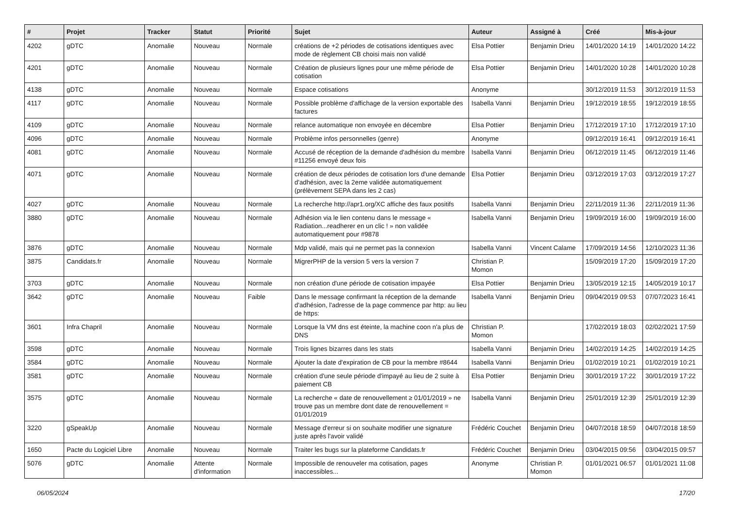| # | Projet | Tracker | Statut | Priorité | Sujet | Auteur | Assigné à | Créé | Mis-à-jour |
| --- | --- | --- | --- | --- | --- | --- | --- | --- | --- |
| 4202 | gDTC | Anomalie | Nouveau | Normale | créations de +2 périodes de cotisations identiques avec mode de règlement CB choisi mais non validé | Elsa Pottier | Benjamin Drieu | 14/01/2020 14:19 | 14/01/2020 14:22 |
| 4201 | gDTC | Anomalie | Nouveau | Normale | Création de plusieurs lignes pour une même période de cotisation | Elsa Pottier | Benjamin Drieu | 14/01/2020 10:28 | 14/01/2020 10:28 |
| 4138 | gDTC | Anomalie | Nouveau | Normale | Espace cotisations | Anonyme | | 30/12/2019 11:53 | 30/12/2019 11:53 |
| 4117 | gDTC | Anomalie | Nouveau | Normale | Possible problème d'affichage de la version exportable des factures | Isabella Vanni | Benjamin Drieu | 19/12/2019 18:55 | 19/12/2019 18:55 |
| 4109 | gDTC | Anomalie | Nouveau | Normale | relance automatique non envoyée en décembre | Elsa Pottier | Benjamin Drieu | 17/12/2019 17:10 | 17/12/2019 17:10 |
| 4096 | gDTC | Anomalie | Nouveau | Normale | Problème infos personnelles (genre) | Anonyme | | 09/12/2019 16:41 | 09/12/2019 16:41 |
| 4081 | gDTC | Anomalie | Nouveau | Normale | Accusé de réception de la demande d'adhésion du membre #11256 envoyé deux fois | Isabella Vanni | Benjamin Drieu | 06/12/2019 11:45 | 06/12/2019 11:46 |
| 4071 | gDTC | Anomalie | Nouveau | Normale | création de deux périodes de cotisation lors d'une demande d'adhésion, avec la 2eme validée automatiquement (prélèvement SEPA dans les 2 cas) | Elsa Pottier | Benjamin Drieu | 03/12/2019 17:03 | 03/12/2019 17:27 |
| 4027 | gDTC | Anomalie | Nouveau | Normale | La recherche http://apr1.org/XC affiche des faux positifs | Isabella Vanni | Benjamin Drieu | 22/11/2019 11:36 | 22/11/2019 11:36 |
| 3880 | gDTC | Anomalie | Nouveau | Normale | Adhésion via le lien contenu dans le message « Radiation...readherer en un clic ! » non validée automatiquement pour #9878 | Isabella Vanni | Benjamin Drieu | 19/09/2019 16:00 | 19/09/2019 16:00 |
| 3876 | gDTC | Anomalie | Nouveau | Normale | Mdp validé, mais qui ne permet pas la connexion | Isabella Vanni | Vincent Calame | 17/09/2019 14:56 | 12/10/2023 11:36 |
| 3875 | Candidats.fr | Anomalie | Nouveau | Normale | MigrerPHP de la version 5 vers la version 7 | Christian P. Momon | | 15/09/2019 17:20 | 15/09/2019 17:20 |
| 3703 | gDTC | Anomalie | Nouveau | Normale | non création d'une période de cotisation impayée | Elsa Pottier | Benjamin Drieu | 13/05/2019 12:15 | 14/05/2019 10:17 |
| 3642 | gDTC | Anomalie | Nouveau | Faible | Dans le message confirmant la réception de la demande d'adhésion, l'adresse de la page commence par http: au lieu de https: | Isabella Vanni | Benjamin Drieu | 09/04/2019 09:53 | 07/07/2023 16:41 |
| 3601 | Infra Chapril | Anomalie | Nouveau | Normale | Lorsque la VM dns est éteinte, la machine coon n'a plus de DNS | Christian P. Momon | | 17/02/2019 18:03 | 02/02/2021 17:59 |
| 3598 | gDTC | Anomalie | Nouveau | Normale | Trois lignes bizarres dans les stats | Isabella Vanni | Benjamin Drieu | 14/02/2019 14:25 | 14/02/2019 14:25 |
| 3584 | gDTC | Anomalie | Nouveau | Normale | Ajouter la date d'expiration de CB pour la membre #8644 | Isabella Vanni | Benjamin Drieu | 01/02/2019 10:21 | 01/02/2019 10:21 |
| 3581 | gDTC | Anomalie | Nouveau | Normale | création d'une seule période d'impayé au lieu de 2 suite à paiement CB | Elsa Pottier | Benjamin Drieu | 30/01/2019 17:22 | 30/01/2019 17:22 |
| 3575 | gDTC | Anomalie | Nouveau | Normale | La recherche « date de renouvellement ≥ 01/01/2019 » ne trouve pas un membre dont date de renouvellement = 01/01/2019 | Isabella Vanni | Benjamin Drieu | 25/01/2019 12:39 | 25/01/2019 12:39 |
| 3220 | gSpeakUp | Anomalie | Nouveau | Normale | Message d'erreur si on souhaite modifier une signature juste après l'avoir validé | Frédéric Couchet | Benjamin Drieu | 04/07/2018 18:59 | 04/07/2018 18:59 |
| 1650 | Pacte du Logiciel Libre | Anomalie | Nouveau | Normale | Traiter les bugs sur la plateforme Candidats.fr | Frédéric Couchet | Benjamin Drieu | 03/04/2015 09:56 | 03/04/2015 09:57 |
| 5076 | gDTC | Anomalie | Attente d'information | Normale | Impossible de renouveler ma cotisation, pages inaccessibles... | Anonyme | Christian P. Momon | 01/01/2021 06:57 | 01/01/2021 11:08 |
06/05/2024 17/20